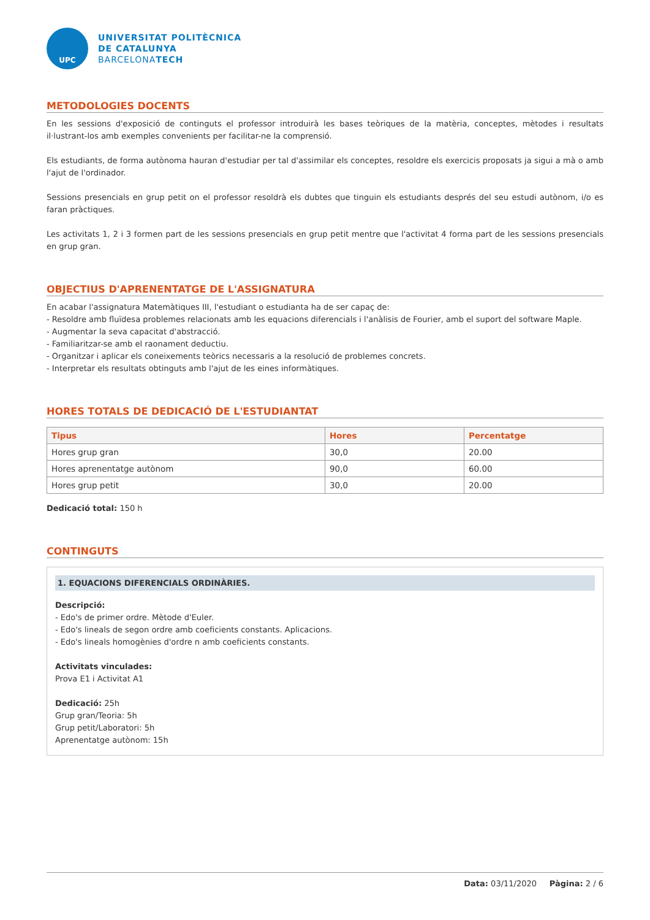UPC
UNIVERSITAT POLITÈCNICA
DE CATALUNYA
BARCELONATECH
METODOLOGIES DOCENTS
En les sessions d'exposició de continguts el professor introduirà les bases teòriques de la matèria, conceptes, mètodes i resultats il·lustrant-los amb exemples convenients per facilitar-ne la comprensió.
Els estudiants, de forma autònoma hauran d'estudiar per tal d'assimilar els conceptes, resoldre els exercicis proposats ja sigui a mà o amb l'ajut de l'ordinador.
Sessions presencials en grup petit on el professor resoldrà els dubtes que tinguin els estudiants després del seu estudi autònom, i/o es faran pràctiques.
Les activitats 1, 2 i 3 formen part de les sessions presencials en grup petit mentre que l'activitat 4 forma part de les sessions presencials en grup gran.
OBJECTIUS D'APRENENTATGE DE L'ASSIGNATURA
En acabar l'assignatura Matemàtiques III, l'estudiant o estudianta ha de ser capaç de:
- Resoldre amb fluïdesa problemes relacionats amb les equacions diferencials i l'anàlisis de Fourier, amb el suport del software Maple.
- Augmentar la seva capacitat d'abstracció.
- Familiaritzar-se amb el raonament deductiu.
- Organitzar i aplicar els coneixements teòrics necessaris a la resolució de problemes concrets.
- Interpretar els resultats obtinguts amb l'ajut de les eines informàtiques.
HORES TOTALS DE DEDICACIÓ DE L'ESTUDIANTAT
| Tipus | Hores | Percentatge |
| --- | --- | --- |
| Hores grup gran | 30,0 | 20.00 |
| Hores aprenentatge autònom | 90,0 | 60.00 |
| Hores grup petit | 30,0 | 20.00 |
Dedicació total: 150 h
CONTINGUTS
1. EQUACIONS DIFERENCIALS ORDINÀRIES.
Descripció:
- Edo's de primer ordre. Mètode d'Euler.
- Edo's lineals de segon ordre amb coeficients constants. Aplicacions.
- Edo's lineals homogènies d'ordre n amb coeficients constants.
Activitats vinculades:
Prova E1 i Activitat A1
Dedicació: 25h
Grup gran/Teoria: 5h
Grup petit/Laboratori: 5h
Aprenentatge autònom: 15h
Data: 03/11/2020 Pàgina: 2 / 6